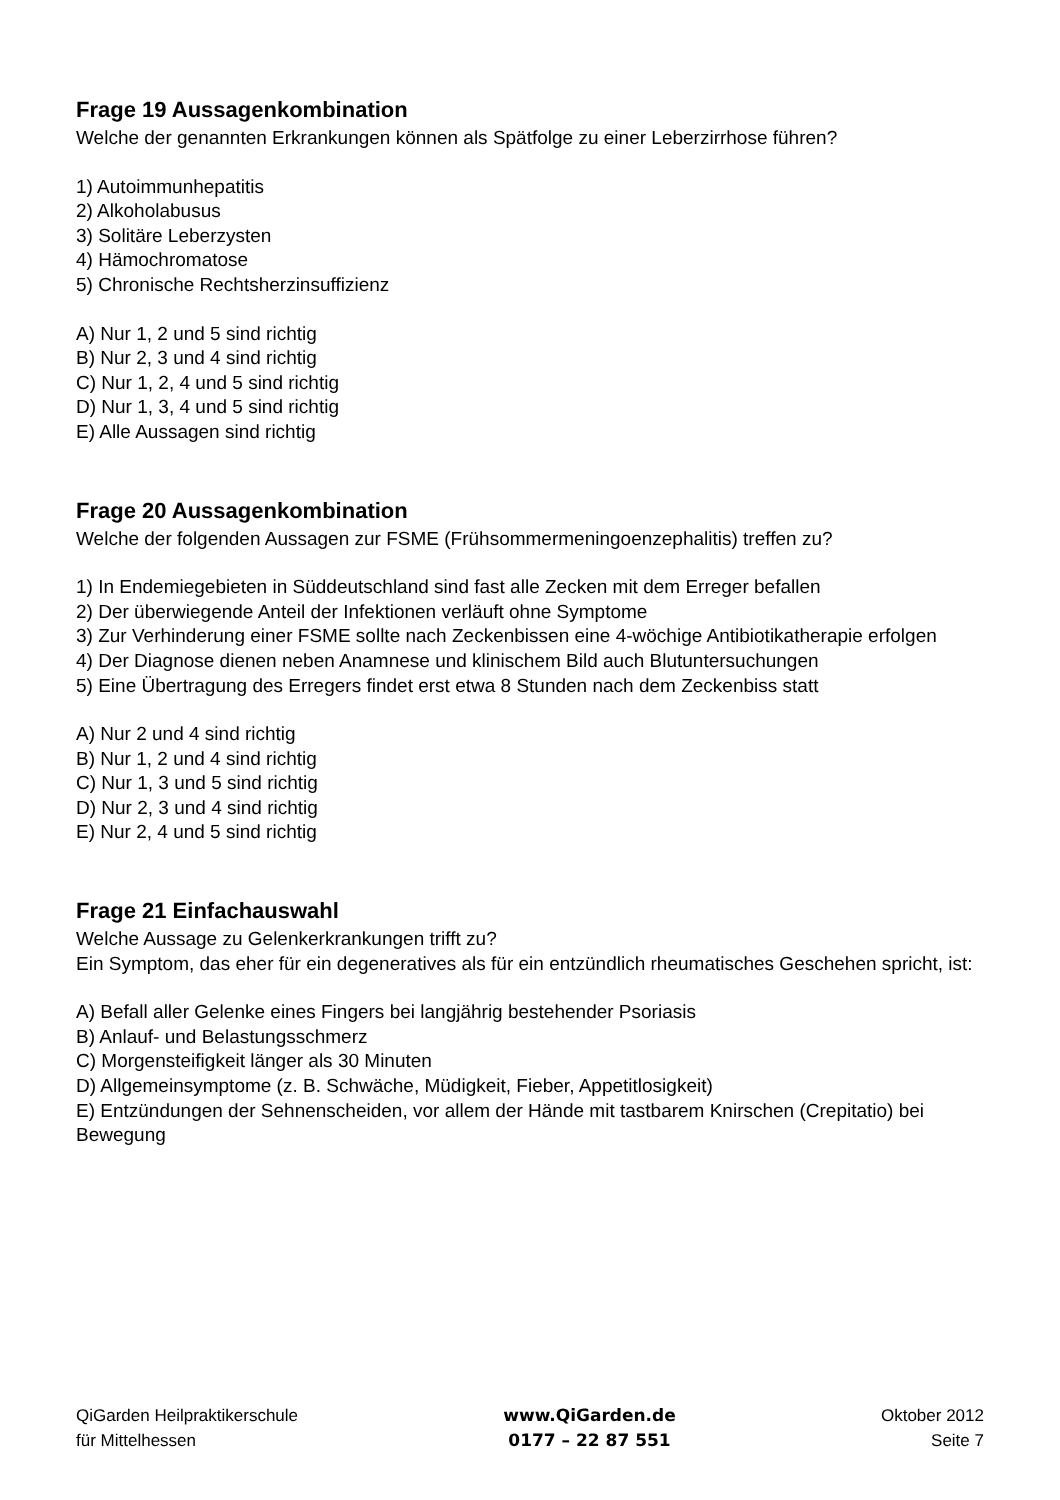Frage 19 Aussagenkombination
Welche der genannten Erkrankungen können als Spätfolge zu einer Leberzirrhose führen?
1) Autoimmunhepatitis
2) Alkoholabusus
3) Solitäre Leberzysten
4) Hämochromatose
5) Chronische Rechtsherzinsuffizienz
A) Nur 1, 2 und 5 sind richtig
B) Nur 2, 3 und 4 sind richtig
C) Nur 1, 2, 4 und 5 sind richtig
D) Nur 1, 3, 4 und 5 sind richtig
E) Alle Aussagen sind richtig
Frage 20 Aussagenkombination
Welche der folgenden Aussagen zur FSME (Frühsommermeningoenzephalitis) treffen zu?
1) In Endemiegebieten in Süddeutschland sind fast alle Zecken mit dem Erreger befallen
2) Der überwiegende Anteil der Infektionen verläuft ohne Symptome
3) Zur Verhinderung einer FSME sollte nach Zeckenbissen eine 4-wöchige Antibiotikatherapie erfolgen
4) Der Diagnose dienen neben Anamnese und klinischem Bild auch Blutuntersuchungen
5) Eine Übertragung des Erregers findet erst etwa 8 Stunden nach dem Zeckenbiss statt
A) Nur 2 und 4 sind richtig
B) Nur 1, 2 und 4 sind richtig
C) Nur 1, 3 und 5 sind richtig
D) Nur 2, 3 und 4 sind richtig
E) Nur 2, 4 und 5 sind richtig
Frage 21 Einfachauswahl
Welche Aussage zu Gelenkerkrankungen trifft zu?
Ein Symptom, das eher für ein degeneratives als für ein entzündlich rheumatisches Geschehen spricht, ist:
A) Befall aller Gelenke eines Fingers bei langjährig bestehender Psoriasis
B) Anlauf- und Belastungsschmerz
C) Morgensteifigkeit länger als 30 Minuten
D) Allgemeinsymptome (z. B. Schwäche, Müdigkeit, Fieber, Appetitlosigkeit)
E) Entzündungen der Sehnenscheiden, vor allem der Hände mit tastbarem Knirschen (Crepitatio) bei Bewegung
QiGarden Heilpraktikerschule
für Mittelhessen
www.QiGarden.de
0177 – 22 87 551
Oktober 2012
Seite 7